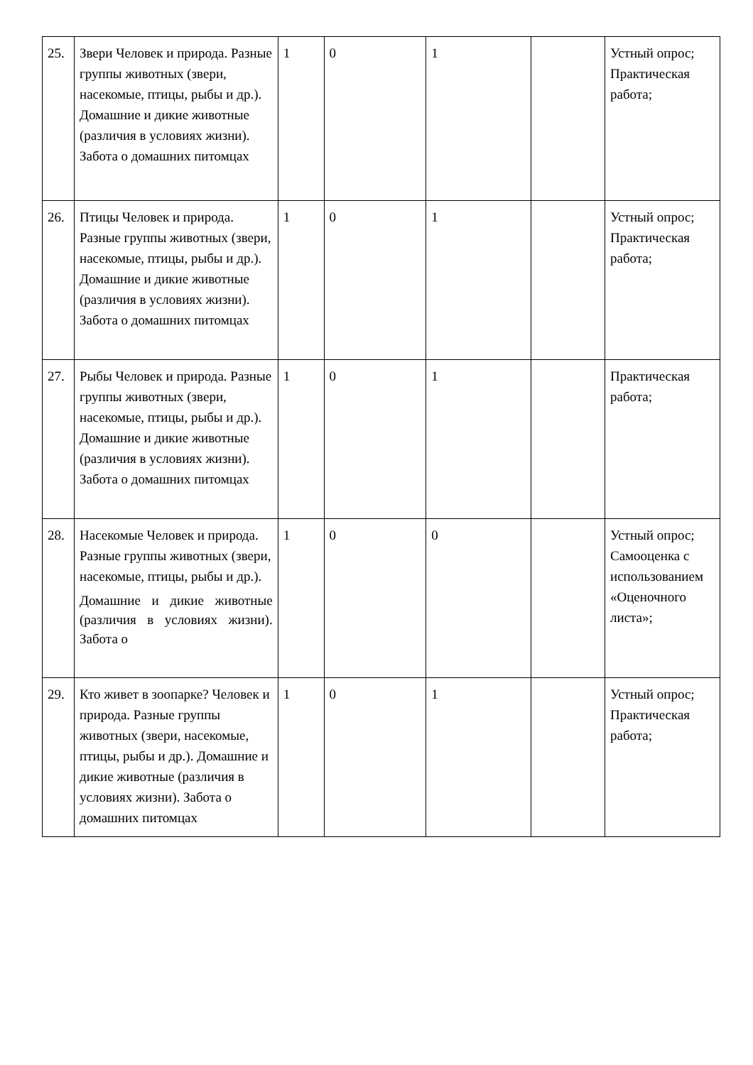| 25. | Звери Человек и природа. Разные группы животных (звери, насекомые, птицы, рыбы и др.). Домашние и дикие животные (различия в условиях жизни). Забота о домашних питомцах | 1 | 0 | 1 | | Устный опрос; Практическая работа; |
| 26. | Птицы Человек и природа. Разные группы животных (звери, насекомые, птицы, рыбы и др.). Домашние и дикие животные (различия в условиях жизни). Забота о домашних питомцах | 1 | 0 | 1 | | Устный опрос; Практическая работа; |
| 27. | Рыбы Человек и природа. Разные группы животных (звери, насекомые, птицы, рыбы и др.). Домашние и дикие животные (различия в условиях жизни). Забота о домашних питомцах | 1 | 0 | 1 | | Практическая работа; |
| 28. | Насекомые Человек и природа. Разные группы животных (звери, насекомые, птицы, рыбы и др.). Домашние и дикие животные (различия в условиях жизни). Забота о | 1 | 0 | 0 | | Устный опрос; Самооценка с использованием «Оценочного листа»; |
| 29. | Кто живет в зоопарке? Человек и природа. Разные группы животных (звери, насекомые, птицы, рыбы и др.). Домашние и дикие животные (различия в условиях жизни). Забота о домашних питомцах | 1 | 0 | 1 | | Устный опрос; Практическая работа; |